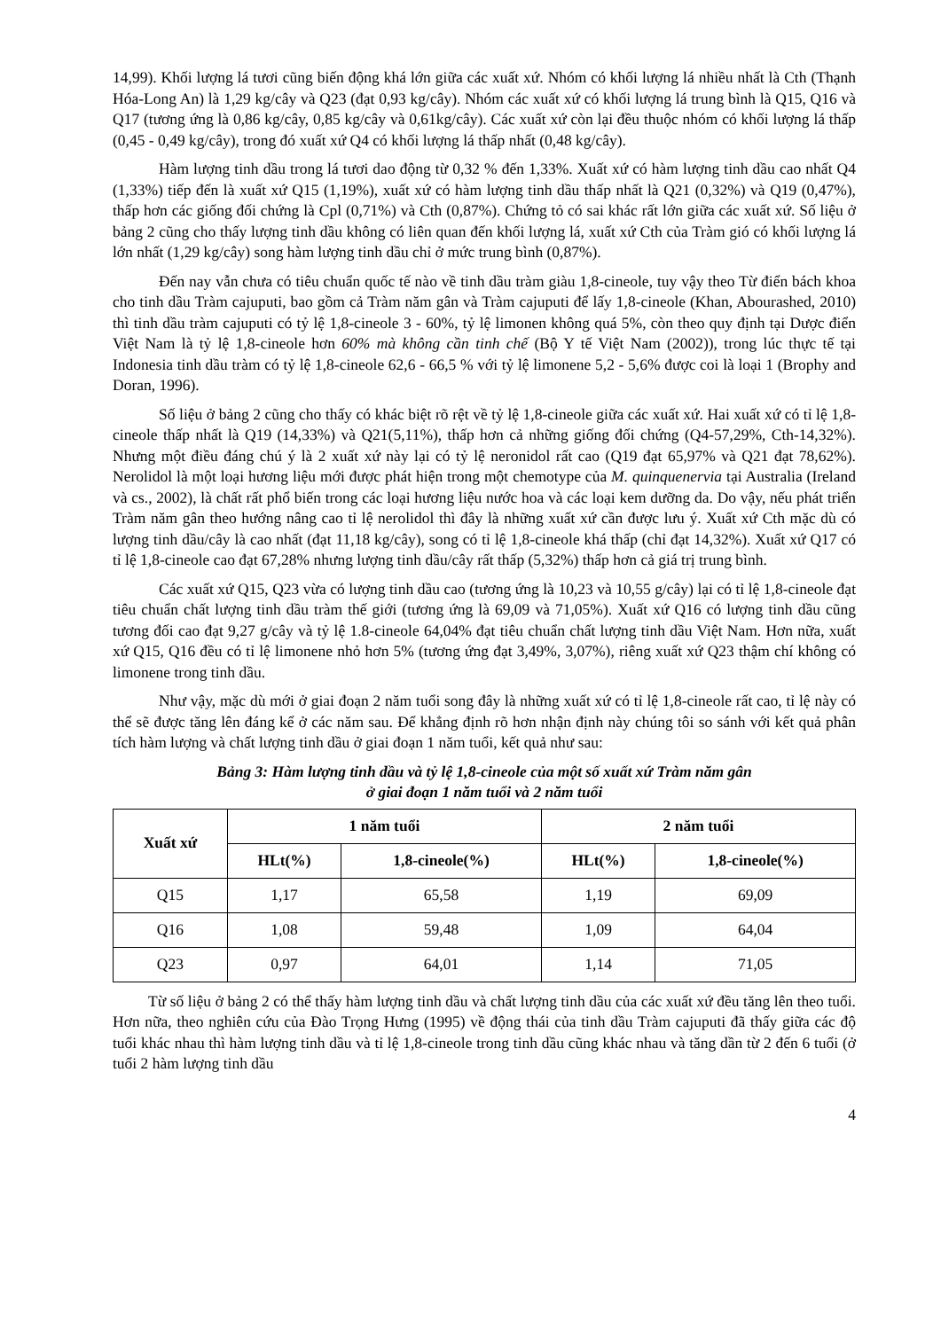14,99). Khối lượng lá tươi cũng biến động khá lớn giữa các xuất xứ. Nhóm có khối lượng lá nhiều nhất là Cth (Thạnh Hóa-Long An) là 1,29 kg/cây và Q23 (đạt 0,93 kg/cây). Nhóm các xuất xứ có khối lượng lá trung bình là Q15, Q16 và Q17 (tương ứng là 0,86 kg/cây, 0,85 kg/cây và 0,61kg/cây). Các xuất xứ còn lại đều thuộc nhóm có khối lượng lá thấp (0,45 - 0,49 kg/cây), trong đó xuất xứ Q4 có khối lượng lá thấp nhất (0,48 kg/cây).
Hàm lượng tinh dầu trong lá tươi dao động từ 0,32 % đến 1,33%. Xuất xứ có hàm lượng tinh dầu cao nhất Q4 (1,33%) tiếp đến là xuất xứ Q15 (1,19%), xuất xứ có hàm lượng tinh dầu thấp nhất là Q21 (0,32%) và Q19 (0,47%), thấp hơn các giống đối chứng là Cpl (0,71%) và Cth (0,87%). Chứng tỏ có sai khác rất lớn giữa các xuất xứ. Số liệu ở bảng 2 cũng cho thấy lượng tinh dầu không có liên quan đến khối lượng lá, xuất xứ Cth của Tràm gió có khối lượng lá lớn nhất (1,29 kg/cây) song hàm lượng tinh dầu chỉ ở mức trung bình (0,87%).
Đến nay vẫn chưa có tiêu chuẩn quốc tế nào về tinh dầu tràm giàu 1,8-cineole, tuy vậy theo Từ điển bách khoa cho tinh dầu Tràm cajuputi, bao gồm cả Tràm năm gân và Tràm cajuputi để lấy 1,8-cineole (Khan, Abourashed, 2010) thì tinh dầu tràm cajuputi có tỷ lệ 1,8-cineole 3 - 60%, tỷ lệ limonen không quá 5%, còn theo quy định tại Dược điển Việt Nam là tỷ lệ 1,8-cineole hơn 60% mà không cần tinh chế (Bộ Y tế Việt Nam (2002)), trong lúc thực tế tại Indonesia tinh dầu tràm có tỷ lệ 1,8-cineole 62,6 - 66,5 % với tỷ lệ limonene 5,2 - 5,6% được coi là loại 1 (Brophy and Doran, 1996).
Số liệu ở bảng 2 cũng cho thấy có khác biệt rõ rệt về tỷ lệ 1,8-cineole giữa các xuất xứ. Hai xuất xứ có tỉ lệ 1,8-cineole thấp nhất là Q19 (14,33%) và Q21(5,11%), thấp hơn cả những giống đối chứng (Q4-57,29%, Cth-14,32%). Nhưng một điều đáng chú ý là 2 xuất xứ này lại có tỷ lệ neronidol rất cao (Q19 đạt 65,97% và Q21 đạt 78,62%). Nerolidol là một loại hương liệu mới được phát hiện trong một chemotype của M. quinquenervia tại Australia (Ireland và cs., 2002), là chất rất phổ biến trong các loại hương liệu nước hoa và các loại kem dưỡng da. Do vậy, nếu phát triển Tràm năm gân theo hướng nâng cao tỉ lệ nerolidol thì đây là những xuất xứ cần được lưu ý. Xuất xứ Cth mặc dù có lượng tinh dầu/cây là cao nhất (đạt 11,18 kg/cây), song có tỉ lệ 1,8-cineole khá thấp (chỉ đạt 14,32%). Xuất xứ Q17 có tỉ lệ 1,8-cineole cao đạt 67,28% nhưng lượng tinh dầu/cây rất thấp (5,32%) thấp hơn cả giá trị trung bình.
Các xuất xứ Q15, Q23 vừa có lượng tinh dầu cao (tương ứng là 10,23 và 10,55 g/cây) lại có tỉ lệ 1,8-cineole đạt tiêu chuẩn chất lượng tinh dầu tràm thế giới (tương ứng là 69,09 và 71,05%). Xuất xứ Q16 có lượng tinh dầu cũng tương đối cao đạt 9,27 g/cây và tỷ lệ 1.8-cineole 64,04% đạt tiêu chuẩn chất lượng tinh dầu Việt Nam. Hơn nữa, xuất xứ Q15, Q16 đều có tỉ lệ limonene nhỏ hơn 5% (tương ứng đạt 3,49%, 3,07%), riêng xuất xứ Q23 thậm chí không có limonene trong tinh dầu.
Như vậy, mặc dù mới ở giai đoạn 2 năm tuổi song đây là những xuất xứ có tỉ lệ 1,8-cineole rất cao, tỉ lệ này có thể sẽ được tăng lên đáng kể ở các năm sau. Để khẳng định rõ hơn nhận định này chúng tôi so sánh với kết quả phân tích hàm lượng và chất lượng tinh dầu ở giai đoạn 1 năm tuổi, kết quả như sau:
Bảng 3: Hàm lượng tinh dầu và tỷ lệ 1,8-cineole của một số xuất xứ Tràm năm gân
ở giai đoạn 1 năm tuổi và 2 năm tuổi
| Xuất xứ | 1 năm tuổi | | 2 năm tuổi | |
| --- | --- | --- | --- | --- |
| | HLt(%) | 1,8-cineole(%) | HLt(%) | 1,8-cineole(%) |
| Q15 | 1,17 | 65,58 | 1,19 | 69,09 |
| Q16 | 1,08 | 59,48 | 1,09 | 64,04 |
| Q23 | 0,97 | 64,01 | 1,14 | 71,05 |
Từ số liệu ở bảng 2 có thể thấy hàm lượng tinh dầu và chất lượng tinh dầu của các xuất xứ đều tăng lên theo tuổi. Hơn nữa, theo nghiên cứu của Đào Trọng Hưng (1995) về động thái của tinh dầu Tràm cajuputi đã thấy giữa các độ tuổi khác nhau thì hàm lượng tinh dầu và tỉ lệ 1,8-cineole trong tinh dầu cũng khác nhau và tăng dần từ 2 đến 6 tuổi (ở tuổi 2 hàm lượng tinh dầu
4